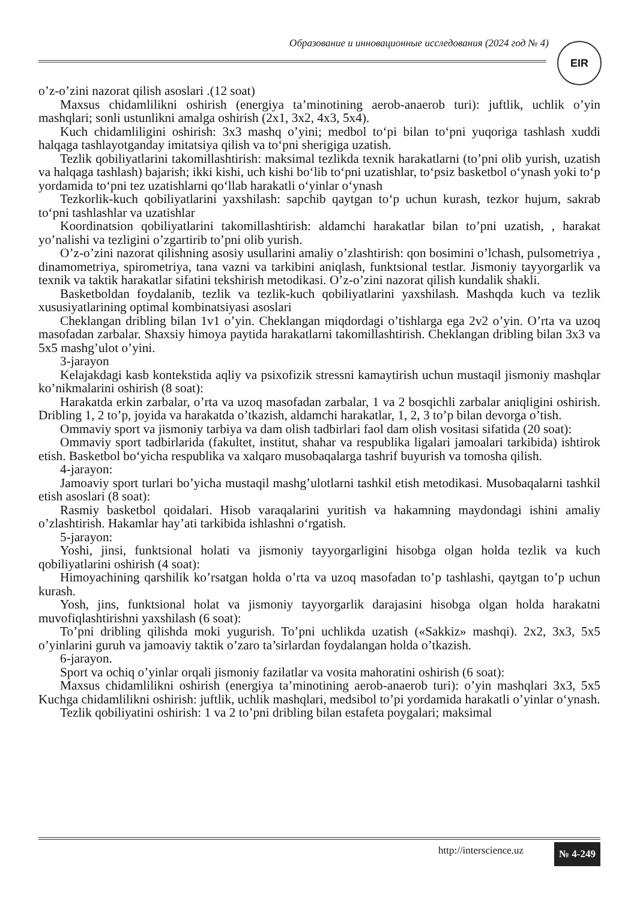Образование и инновационные исследования (2024 год № 4) EIR
o’z-o’zini nazorat qilish asoslari .(12 soat)
Maxsus chidamlilikni oshirish (energiya ta’minotining aerob-anaerob turi): juftlik, uchlik o’yin mashqlari; sonli ustunlikni amalga oshirish (2x1, 3x2, 4x3, 5x4).
Kuch chidamliligini oshirish: 3x3 mashq o’yini; medbol to‘pi bilan to‘pni yuqoriga tashlash xuddi halqaga tashlayotganday imitatsiya qilish va to‘pni sherigiga uzatish.
Tezlik qobiliyatlarini takomillashtirish: maksimal tezlikda texnik harakatlarni (to’pni olib yurish, uzatish va halqaga tashlash) bajarish; ikki kishi, uch kishi bo‘lib to‘pni uzatishlar, to‘psiz basketbol o‘ynash yoki to‘p yordamida to‘pni tez uzatishlarni qo‘llab harakatli o‘yinlar o‘ynash
Tezkorlik-kuch qobiliyatlarini yaxshilash: sapchib qaytgan to‘p uchun kurash, tezkor hujum, sakrab to‘pni tashlashlar va uzatishlar
Koordinatsion qobiliyatlarini takomillashtirish: aldamchi harakatlar bilan to’pni uzatish, , harakat yo’nalishi va tezligini o’zgartirib to’pni olib yurish.
O’z-o’zini nazorat qilishning asosiy usullarini amaliy o’zlashtirish: qon bosimini o’lchash, pulsometriya , dinamometriya, spirometriya, tana vazni va tarkibini aniqlash, funktsional testlar. Jismoniy tayyorgarlik va texnik va taktik harakatlar sifatini tekshirish metodikasi. O’z-o’zini nazorat qilish kundalik shakli.
Basketboldan foydalanib, tezlik va tezlik-kuch qobiliyatlarini yaxshilash. Mashqda kuch va tezlik xususiyatlarining optimal kombinatsiyasi asoslari
Cheklangan dribling bilan 1v1 o’yin. Cheklangan miqdordagi o’tishlarga ega 2v2 o’yin. O’rta va uzoq masofadan zarbalar. Shaxsiy himoya paytida harakatlarni takomillashtirish. Cheklangan dribling bilan 3x3 va 5x5 mashg’ulot o’yini.
3-jarayon
Kelajakdagi kasb kontekstida aqliy va psixofizik stressni kamaytirish uchun mustaqil jismoniy mashqlar ko’nikmalarini oshirish (8 soat):
Harakatda erkin zarbalar, o’rta va uzoq masofadan zarbalar, 1 va 2 bosqichli zarbalar aniqligini oshirish. Dribling 1, 2 to’p, joyida va harakatda o’tkazish, aldamchi harakatlar, 1, 2, 3 to’p bilan devorga o’tish.
Ommaviy sport va jismoniy tarbiya va dam olish tadbirlari faol dam olish vositasi sifatida (20 soat):
Ommaviy sport tadbirlarida (fakultet, institut, shahar va respublika ligalari jamoalari tarkibida) ishtirok etish. Basketbol bo‘yicha respublika va xalqaro musobaqalarga tashrif buyurish va tomosha qilish.
4-jarayon:
Jamoaviy sport turlari bo’yicha mustaqil mashg’ulotlarni tashkil etish metodikasi. Musobaqalarni tashkil etish asoslari (8 soat):
Rasmiy basketbol qoidalari. Hisob varaqalarini yuritish va hakamning maydondagi ishini amaliy o’zlashtirish. Hakamlar hay’ati tarkibida ishlashni o‘rgatish.
5-jarayon:
Yoshi, jinsi, funktsional holati va jismoniy tayyorgarligini hisobga olgan holda tezlik va kuch qobiliyatlarini oshirish (4 soat):
Himoyachining qarshilik ko’rsatgan holda o’rta va uzoq masofadan to’p tashlashi, qaytgan to’p uchun kurash.
Yosh, jins, funktsional holat va jismoniy tayyorgarlik darajasini hisobga olgan holda harakatni muvofiqlashtirishni yaxshilash (6 soat):
To’pni dribling qilishda moki yugurish. To’pni uchlikda uzatish («Sakkiz» mashqi). 2x2, 3x3, 5x5 o’yinlarini guruh va jamoaviy taktik o’zaro ta’sirlardan foydalangan holda o’tkazish.
6-jarayon.
Sport va ochiq o’yinlar orqali jismoniy fazilatlar va vosita mahoratini oshirish (6 soat):
Maxsus chidamlilikni oshirish (energiya ta’minotining aerob-anaerob turi): o’yin mashqlari 3x3, 5x5 Kuchga chidamlilikni oshirish: juftlik, uchlik mashqlari, medsibol to’pi yordamida harakatli o’yinlar o‘ynash.
Tezlik qobiliyatini oshirish: 1 va 2 to’pni dribling bilan estafeta poygalari; maksimal
http://interscience.uz № 4-249